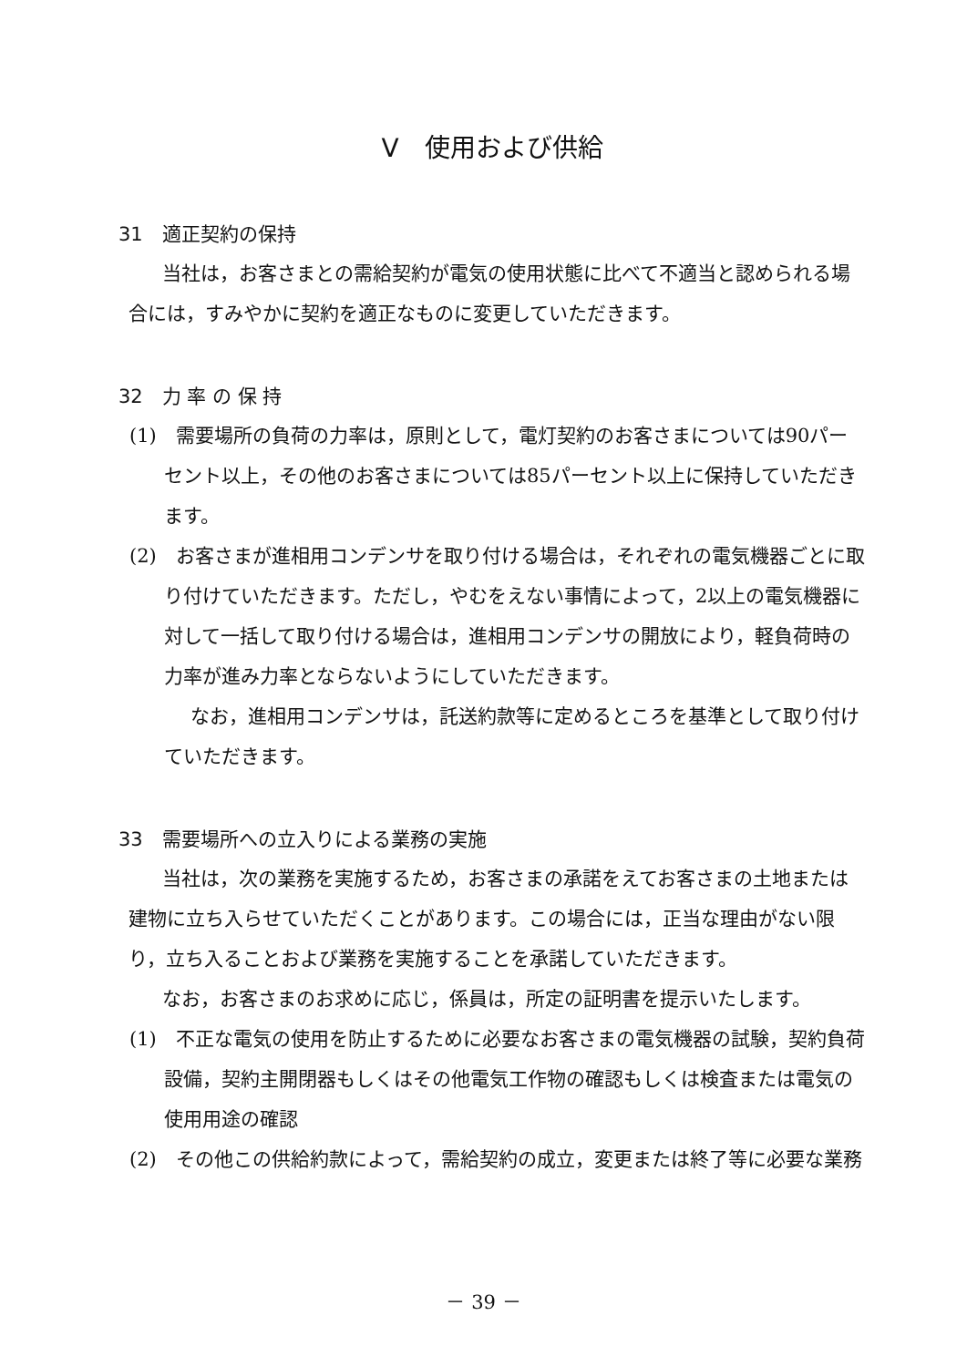Ⅴ　使用および供給
31　適正契約の保持
当社は，お客さまとの需給契約が電気の使用状態に比べて不適当と認められる場合には，すみやかに契約を適正なものに変更していただきます。
32　力 率 の 保 持
(1)　需要場所の負荷の力率は，原則として，電灯契約のお客さまについては90パーセント以上，その他のお客さまについては85パーセント以上に保持していただきます。
(2)　お客さまが進相用コンデンサを取り付ける場合は，それぞれの電気機器ごとに取り付けていただきます。ただし，やむをえない事情によって，2以上の電気機器に対して一括して取り付ける場合は，進相用コンデンサの開放により，軽負荷時の力率が進み力率とならないようにしていただきます。
なお，進相用コンデンサは，託送約款等に定めるところを基準として取り付けていただきます。
33　需要場所への立入りによる業務の実施
当社は，次の業務を実施するため，お客さまの承諾をえてお客さまの土地または建物に立ち入らせていただくことがあります。この場合には，正当な理由がない限り，立ち入ることおよび業務を実施することを承諾していただきます。
なお，お客さまのお求めに応じ，係員は，所定の証明書を提示いたします。
(1)　不正な電気の使用を防止するために必要なお客さまの電気機器の試験，契約負荷設備，契約主開閉器もしくはその他電気工作物の確認もしくは検査または電気の使用用途の確認
(2)　その他この供給約款によって，需給契約の成立，変更または終了等に必要な業務
－ 39 －